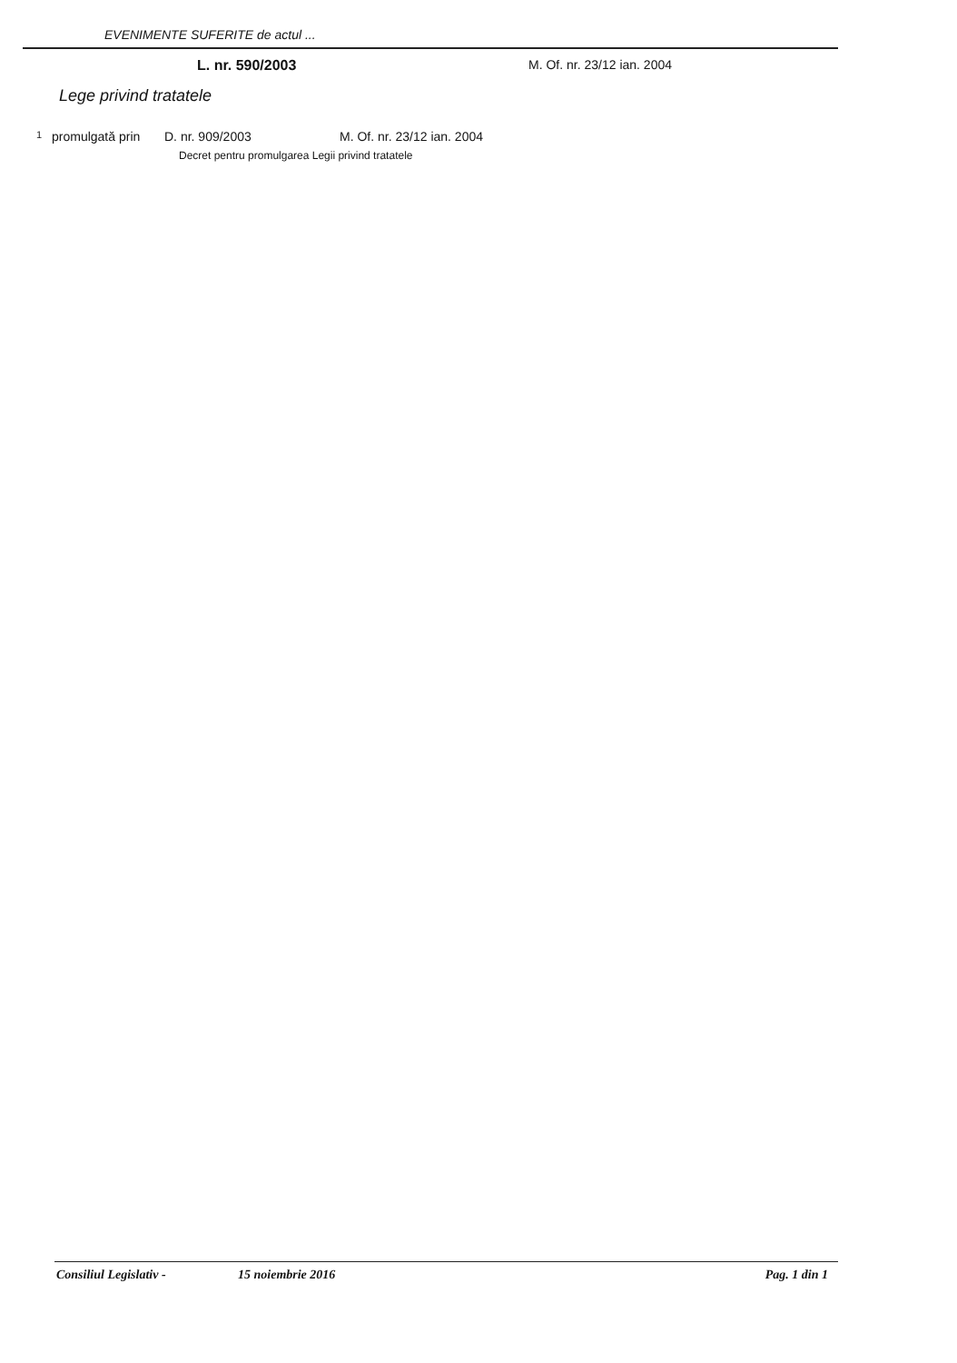EVENIMENTE SUFERITE de actul ...
L. nr. 590/2003 M. Of. nr. 23/12 ian. 2004
Lege privind tratatele
1 promulgată prin D. nr. 909/2003 M. Of. nr. 23/12 ian. 2004
Decret pentru promulgarea Legii privind tratatele
Consiliul Legislativ - 15 noiembrie 2016 Pag. 1 din 1